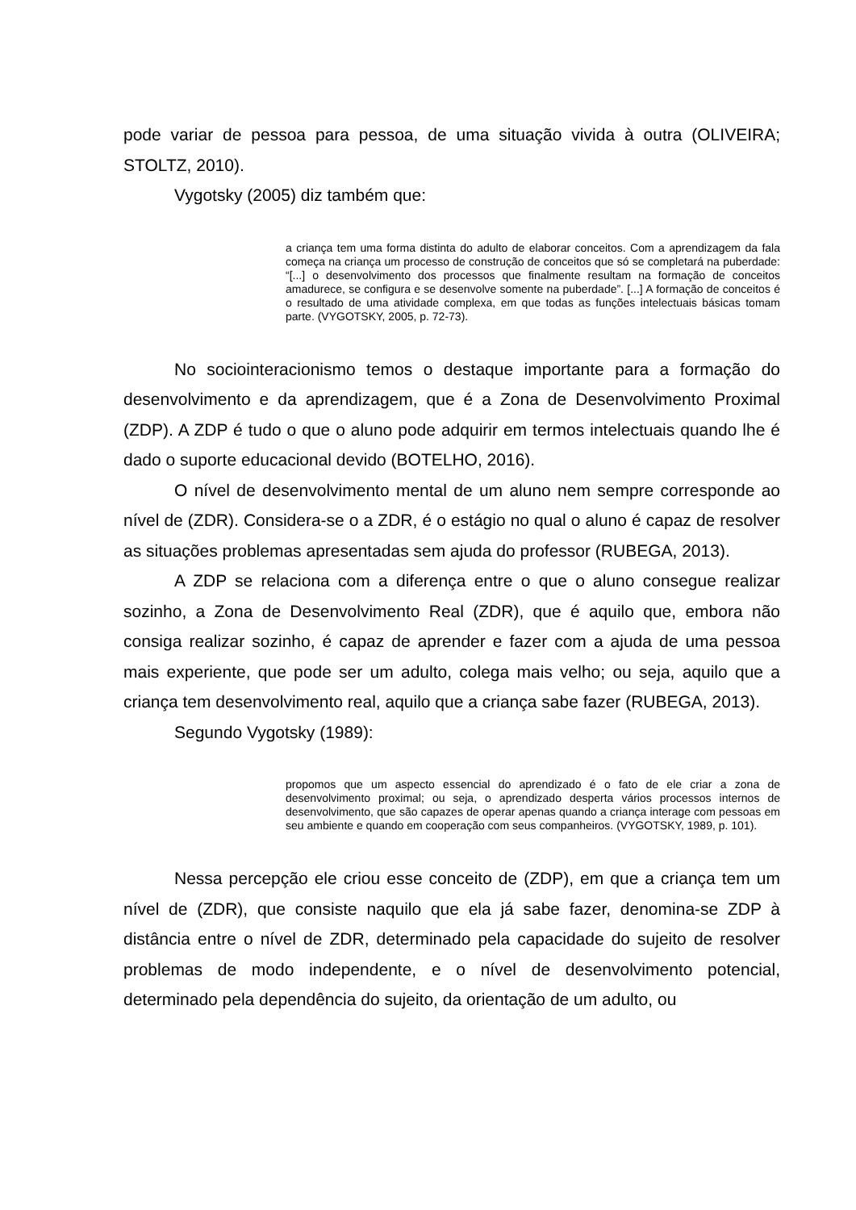pode variar de pessoa para pessoa, de uma situação vivida à outra (OLIVEIRA; STOLTZ, 2010).
Vygotsky (2005) diz também que:
a criança tem uma forma distinta do adulto de elaborar conceitos. Com a aprendizagem da fala começa na criança um processo de construção de conceitos que só se completará na puberdade: “[...] o desenvolvimento dos processos que finalmente resultam na formação de conceitos amadurece, se configura e se desenvolve somente na puberdade”. [...] A formação de conceitos é o resultado de uma atividade complexa, em que todas as funções intelectuais básicas tomam parte. (VYGOTSKY, 2005, p. 72-73).
No sociointeracionismo temos o destaque importante para a formação do desenvolvimento e da aprendizagem, que é a Zona de Desenvolvimento Proximal (ZDP). A ZDP é tudo o que o aluno pode adquirir em termos intelectuais quando lhe é dado o suporte educacional devido (BOTELHO, 2016).
O nível de desenvolvimento mental de um aluno nem sempre corresponde ao nível de (ZDR). Considera-se o a ZDR, é o estágio no qual o aluno é capaz de resolver as situações problemas apresentadas sem ajuda do professor (RUBEGA, 2013).
A ZDP se relaciona com a diferença entre o que o aluno consegue realizar sozinho, a Zona de Desenvolvimento Real (ZDR), que é aquilo que, embora não consiga realizar sozinho, é capaz de aprender e fazer com a ajuda de uma pessoa mais experiente, que pode ser um adulto, colega mais velho; ou seja, aquilo que a criança tem desenvolvimento real, aquilo que a criança sabe fazer (RUBEGA, 2013).
Segundo Vygotsky (1989):
propomos que um aspecto essencial do aprendizado é o fato de ele criar a zona de desenvolvimento proximal; ou seja, o aprendizado desperta vários processos internos de desenvolvimento, que são capazes de operar apenas quando a criança interage com pessoas em seu ambiente e quando em cooperação com seus companheiros. (VYGOTSKY, 1989, p. 101).
Nessa percepção ele criou esse conceito de (ZDP), em que a criança tem um nível de (ZDR), que consiste naquilo que ela já sabe fazer, denomina-se ZDP à distância entre o nível de ZDR, determinado pela capacidade do sujeito de resolver problemas de modo independente, e o nível de desenvolvimento potencial, determinado pela dependência do sujeito, da orientação de um adulto, ou